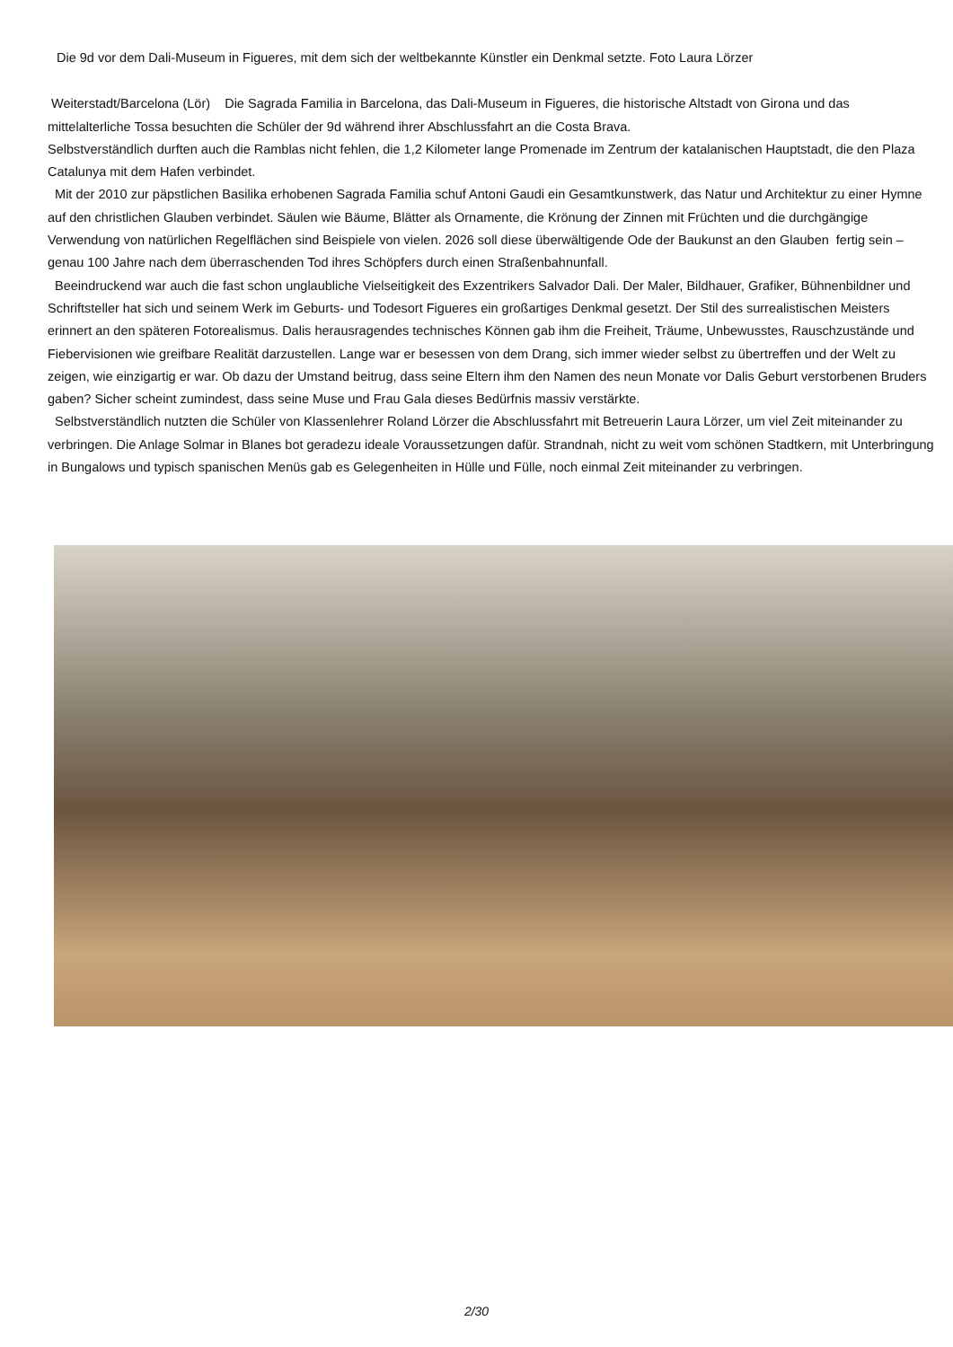Die 9d vor dem Dali-Museum in Figueres, mit dem sich der weltbekannte Künstler ein Denkmal setzte. Foto Laura Lörzer
Weiterstadt/Barcelona (Lör) Die Sagrada Familia in Barcelona, das Dali-Museum in Figueres, die historische Altstadt von Girona und das mittelalterliche Tossa besuchten die Schüler der 9d während ihrer Abschlussfahrt an die Costa Brava.
Selbstverständlich durften auch die Ramblas nicht fehlen, die 1,2 Kilometer lange Promenade im Zentrum der katalanischen Hauptstadt, die den Plaza Catalunya mit dem Hafen verbindet.
Mit der 2010 zur päpstlichen Basilika erhobenen Sagrada Familia schuf Antoni Gaudi ein Gesamtkunstwerk, das Natur und Architektur zu einer Hymne auf den christlichen Glauben verbindet. Säulen wie Bäume, Blätter als Ornamente, die Krönung der Zinnen mit Früchten und die durchgängige Verwendung von natürlichen Regelflächen sind Beispiele von vielen. 2026 soll diese überwältigende Ode der Baukunst an den Glauben fertig sein – genau 100 Jahre nach dem überraschenden Tod ihres Schöpfers durch einen Straßenbahnunfall.
Beeindruckend war auch die fast schon unglaubliche Vielseitigkeit des Exzentrikers Salvador Dali. Der Maler, Bildhauer, Grafiker, Bühnenbildner und Schriftsteller hat sich und seinem Werk im Geburts- und Todesort Figueres ein großartiges Denkmal gesetzt. Der Stil des surrealistischen Meisters erinnert an den späteren Fotorealismus. Dalis herausragendes technisches Können gab ihm die Freiheit, Träume, Unbewusstes, Rauschzustände und Fiebervisionen wie greifbare Realität darzustellen. Lange war er besessen von dem Drang, sich immer wieder selbst zu übertreffen und der Welt zu zeigen, wie einzigartig er war. Ob dazu der Umstand beitrug, dass seine Eltern ihm den Namen des neun Monate vor Dalis Geburt verstorbenen Bruders gaben? Sicher scheint zumindest, dass seine Muse und Frau Gala dieses Bedürfnis massiv verstärkte.
Selbstverständlich nutzten die Schüler von Klassenlehrer Roland Lörzer die Abschlussfahrt mit Betreuerin Laura Lörzer, um viel Zeit miteinander zu verbringen. Die Anlage Solmar in Blanes bot geradezu ideale Voraussetzungen dafür. Strandnah, nicht zu weit vom schönen Stadtkern, mit Unterbringung in Bungalows und typisch spanischen Menüs gab es Gelegenheiten in Hülle und Fülle, noch einmal Zeit miteinander zu verbringen.
2/30